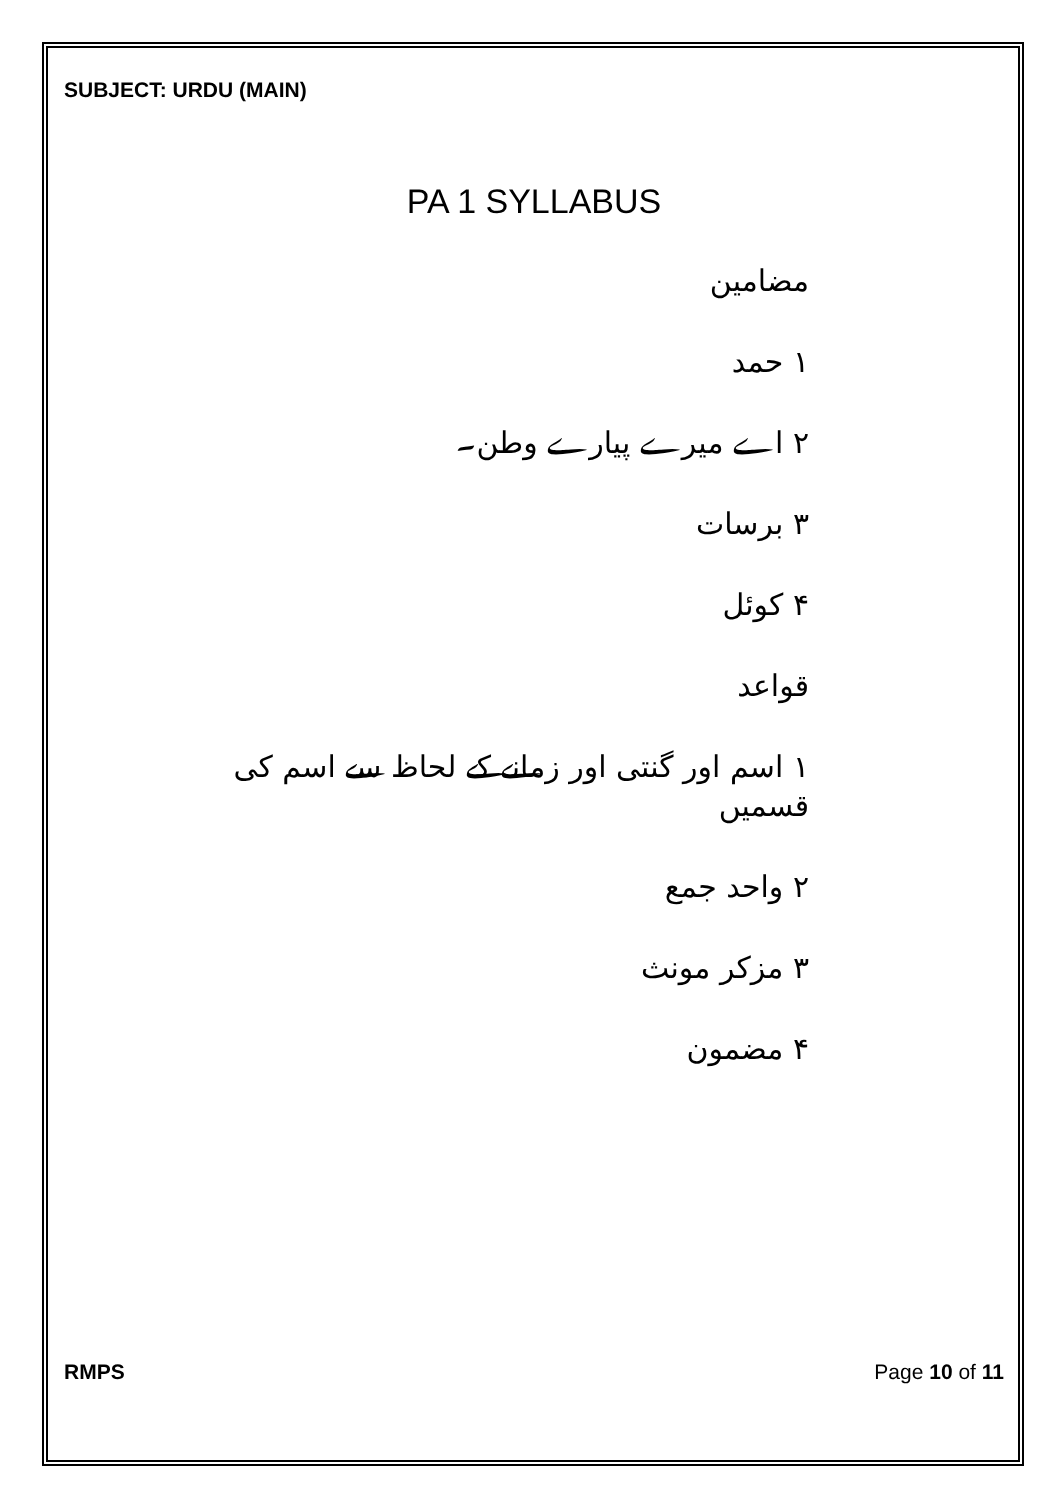SUBJECT: URDU (MAIN)
PA 1 SYLLABUS
مضامین
۱ حمد
۲ اے میرے پیارے وطن۔
۳ برسات
۴ کوئل
قواعد
۱ اسم اور گنتی اور زمانے کے لحاظ سے اسم کی قسمیں
۲ واحد جمع
۳ مزکر مونث
۴ مضمون
RMPS Page 10 of 11